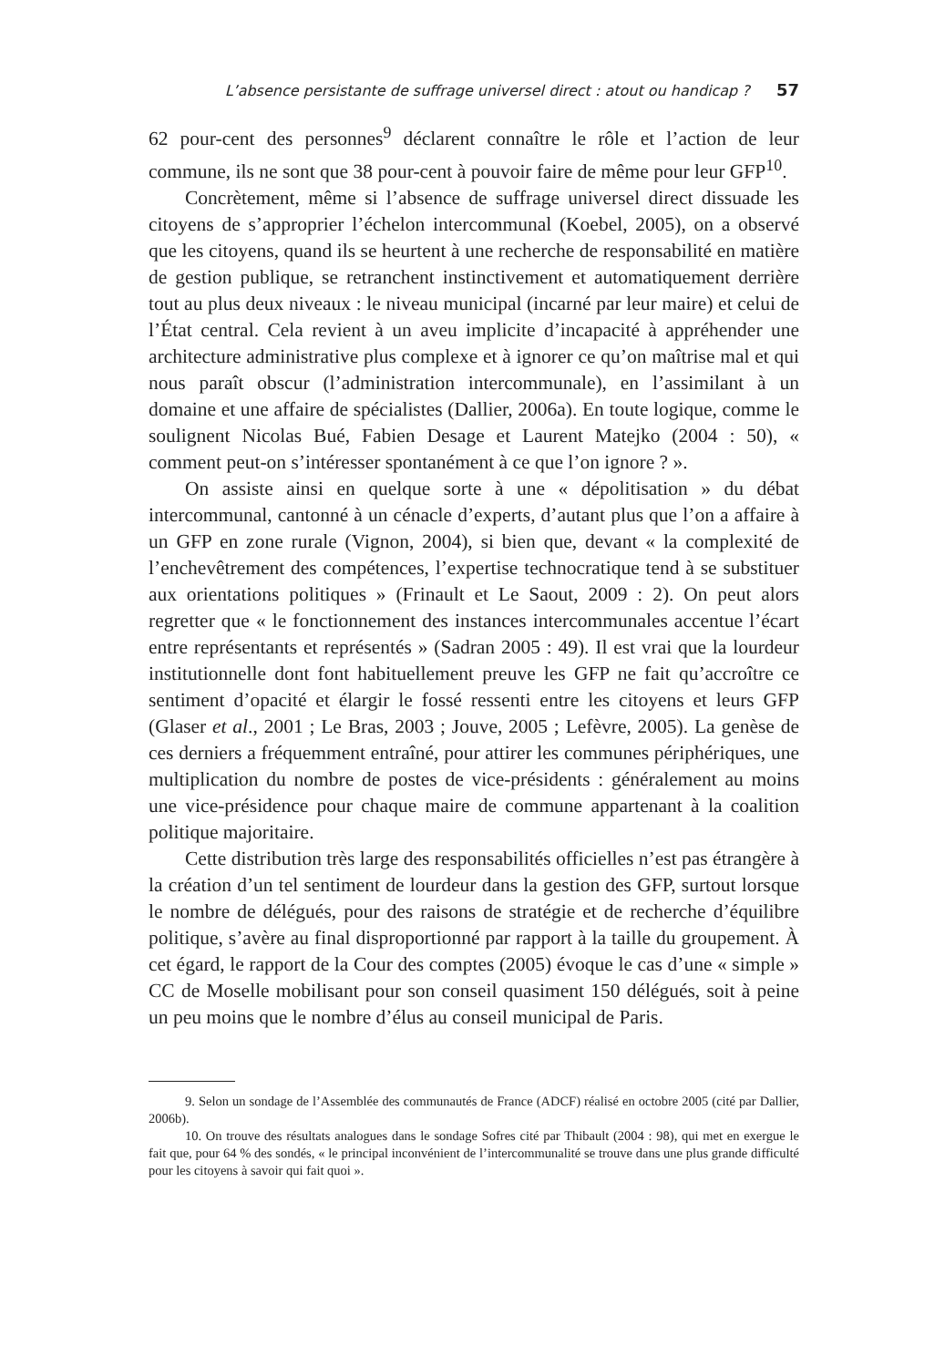L’absence persistante de suffrage universel direct : atout ou handicap ? 57
62 pour-cent des personnes<sup>9</sup> déclarent connaître le rôle et l’action de leur commune, ils ne sont que 38 pour-cent à pouvoir faire de même pour leur GFP<sup>10</sup>.
Concrètement, même si l’absence de suffrage universel direct dissuade les citoyens de s’approprier l’échelon intercommunal (Koebel, 2005), on a observé que les citoyens, quand ils se heurtent à une recherche de responsabilité en matière de gestion publique, se retranchent instinctivement et automatiquement derrière tout au plus deux niveaux : le niveau municipal (incarné par leur maire) et celui de l’État central. Cela revient à un aveu implicite d’incapacité à appréhender une architecture administrative plus complexe et à ignorer ce qu’on maîtrise mal et qui nous paraît obscur (l’administration intercommunale), en l’assimilant à un domaine et une affaire de spécialistes (Dallier, 2006a). En toute logique, comme le soulignent Nicolas Bué, Fabien Desage et Laurent Matejko (2004 : 50), « comment peut-on s’intéresser spontanément à ce que l’on ignore ? ».
On assiste ainsi en quelque sorte à une « dépolitisation » du débat intercommunal, cantonné à un cénacle d’experts, d’autant plus que l’on a affaire à un GFP en zone rurale (Vignon, 2004), si bien que, devant « la complexité de l’enchevêtrement des compétences, l’expertise technocratique tend à se substituer aux orientations politiques » (Frinault et Le Saout, 2009 : 2). On peut alors regretter que « le fonctionnement des instances intercommunales accentue l’écart entre représentants et représentés » (Sadran 2005 : 49). Il est vrai que la lourdeur institutionnelle dont font habituellement preuve les GFP ne fait qu’accroître ce sentiment d’opacité et élargir le fossé ressenti entre les citoyens et leurs GFP (Glaser et al., 2001 ; Le Bras, 2003 ; Jouve, 2005 ; Lefèvre, 2005). La genèse de ces derniers a fréquemment entraîné, pour attirer les communes périphériques, une multiplication du nombre de postes de vice-présidents : généralement au moins une vice-présidence pour chaque maire de commune appartenant à la coalition politique majoritaire.
Cette distribution très large des responsabilités officielles n’est pas étrangère à la création d’un tel sentiment de lourdeur dans la gestion des GFP, surtout lorsque le nombre de délégués, pour des raisons de stratégie et de recherche d’équilibre politique, s’avère au final disproportionné par rapport à la taille du groupement. À cet égard, le rapport de la Cour des comptes (2005) évoque le cas d’une « simple » CC de Moselle mobilisant pour son conseil quasiment 150 délégués, soit à peine un peu moins que le nombre d’élus au conseil municipal de Paris.
9. Selon un sondage de l’Assemblée des communautés de France (ADCF) réalisé en octobre 2005 (cité par Dallier, 2006b).
10. On trouve des résultats analogues dans le sondage Sofres cité par Thibault (2004 : 98), qui met en exergue le fait que, pour 64 % des sondés, « le principal inconvénient de l’intercommunalité se trouve dans une plus grande difficulté pour les citoyens à savoir qui fait quoi ».